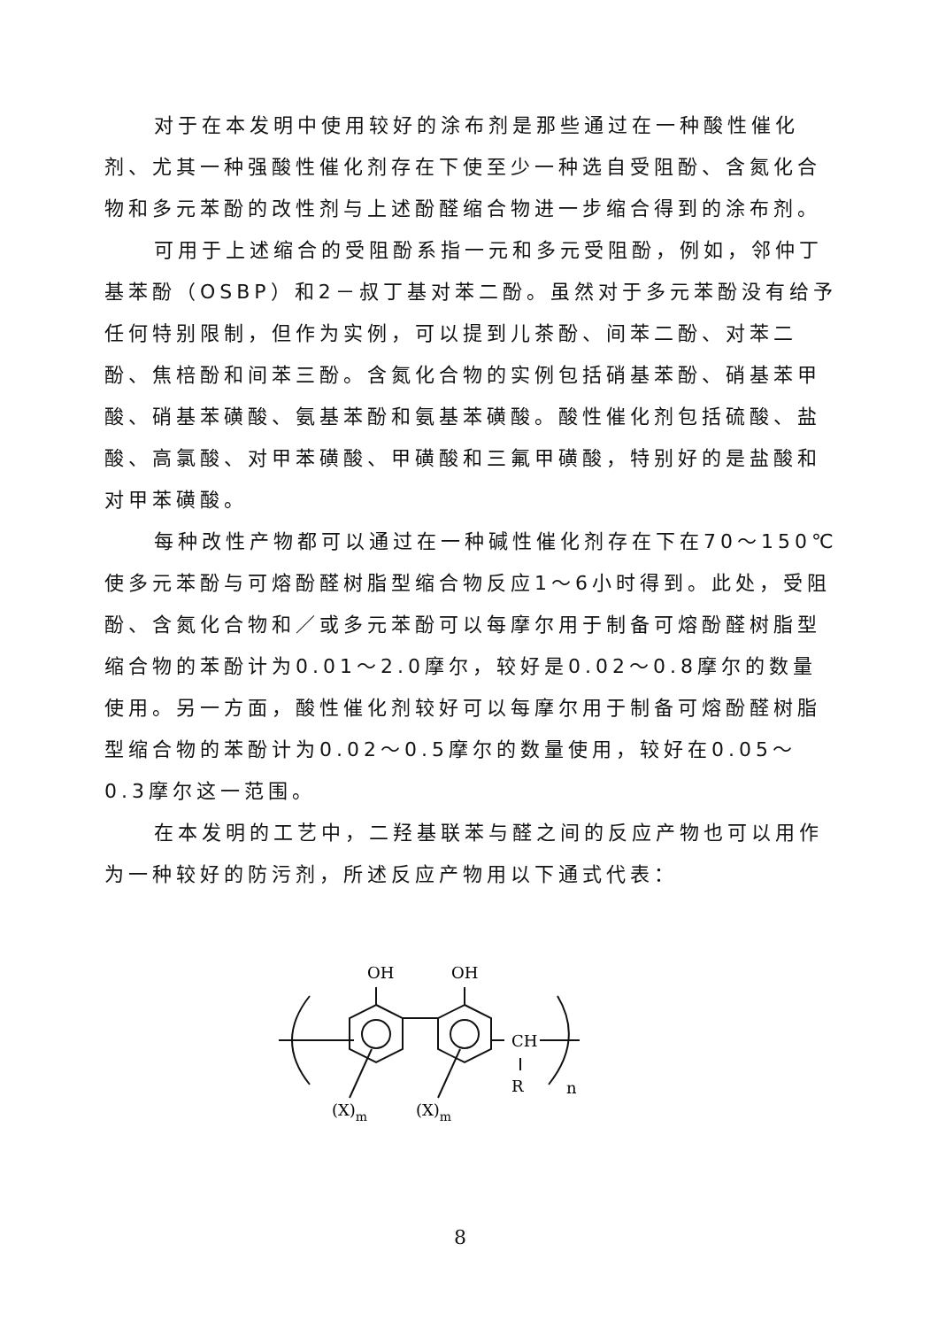对于在本发明中使用较好的涂布剂是那些通过在一种酸性催化剂、尤其一种强酸性催化剂存在下使至少一种选自受阻酚、含氮化合物和多元苯酚的改性剂与上述酚醛缩合物进一步缩合得到的涂布剂。
可用于上述缩合的受阻酚系指一元和多元受阻酚，例如，邻仲丁基苯酚（OSBP）和2－叔丁基对苯二酚。虽然对于多元苯酚没有给予任何特别限制，但作为实例，可以提到儿茶酚、间苯二酚、对苯二酚、焦棓酚和间苯三酚。含氮化合物的实例包括硝基苯酚、硝基苯甲酸、硝基苯磺酸、氨基苯酚和氨基苯磺酸。酸性催化剂包括硫酸、盐酸、高氯酸、对甲苯磺酸、甲磺酸和三氟甲磺酸，特别好的是盐酸和对甲苯磺酸。
每种改性产物都可以通过在一种碱性催化剂存在下在70～150℃使多元苯酚与可熔酚醛树脂型缩合物反应1～6小时得到。此处，受阻酚、含氮化合物和／或多元苯酚可以每摩尔用于制备可熔酚醛树脂型缩合物的苯酚计为0.01～2.0摩尔，较好是0.02～0.8摩尔的数量使用。另一方面，酸性催化剂较好可以每摩尔用于制备可熔酚醛树脂型缩合物的苯酚计为0.02～0.5摩尔的数量使用，较好在0.05～0.3摩尔这一范围。
在本发明的工艺中，二羟基联苯与醛之间的反应产物也可以用作为一种较好的防污剂，所述反应产物用以下通式代表：
OH
OH
CH
R
n
(X)m
(X)m
8